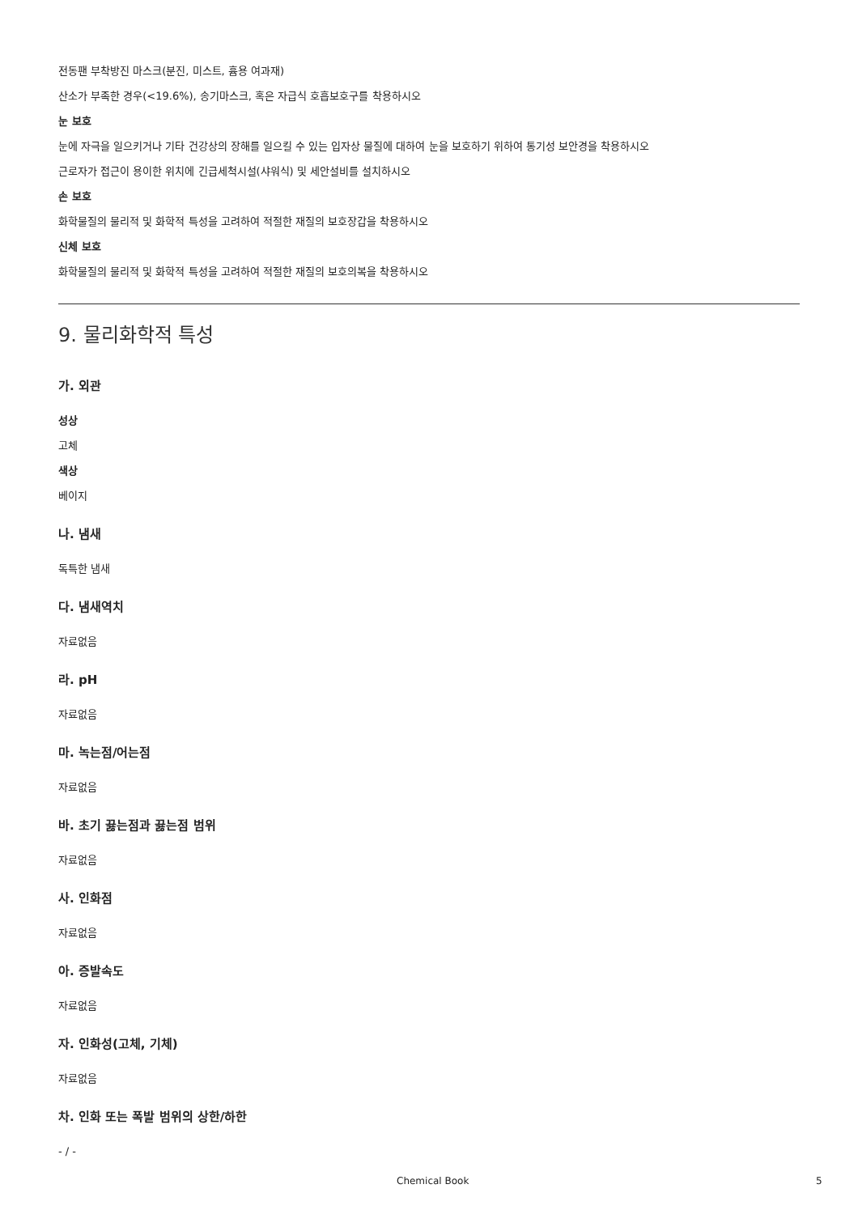전동팬 부착방진 마스크(분진, 미스트, 흄용 여과재)
산소가 부족한 경우(<19.6%), 송기마스크, 혹은 자급식 호흡보호구를 착용하시오
눈 보호
눈에 자극을 일으키거나 기타 건강상의 장해를 일으킬 수 있는 입자상 물질에 대하여 눈을 보호하기 위하여 통기성 보안경을 착용하시오
근로자가 접근이 용이한 위치에 긴급세척시설(샤워식) 및 세안설비를 설치하시오
손 보호
화학물질의 물리적 및 화학적 특성을 고려하여 적절한 재질의 보호장갑을 착용하시오
신체 보호
화학물질의 물리적 및 화학적 특성을 고려하여 적절한 재질의 보호의복을 착용하시오
9. 물리화학적 특성
가. 외관
성상
고체
색상
베이지
나. 냄새
독특한 냄새
다. 냄새역치
자료없음
라. pH
자료없음
마. 녹는점/어는점
자료없음
바. 초기 끓는점과 끓는점 범위
자료없음
사. 인화점
자료없음
아. 증발속도
자료없음
자. 인화성(고체, 기체)
자료없음
차. 인화 또는 폭발 범위의 상한/하한
- / -
Chemical Book 5